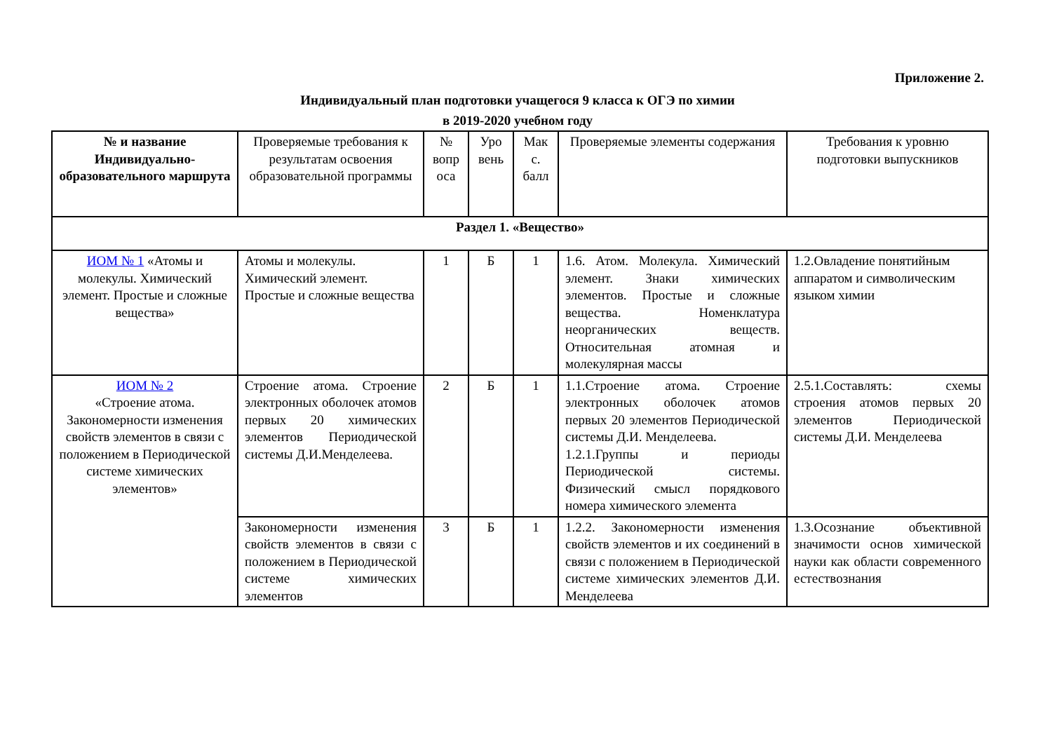Приложение 2.
Индивидуальный план подготовки учащегося 9 класса к ОГЭ по химии
в 2019-2020 учебном году
| № и название Индивидуально-образовательного маршрута | Проверяемые требования к результатам освоения образовательной программы | № вопр оса | Уро вень | Мак с. балл | Проверяемые элементы содержания | Требования к уровню подготовки выпускников |
| --- | --- | --- | --- | --- | --- | --- |
| Раздел 1. «Вещество» | | | | | | |
| ИОМ № 1 «Атомы и молекулы. Химический элемент. Простые и сложные вещества» | Атомы и молекулы. Химический элемент. Простые и сложные вещества | 1 | Б | 1 | 1.6. Атом. Молекула. Химический элемент. Знаки химических элементов. Простые и сложные вещества. Номенклатура неорганических веществ. Относительная атомная и молекулярная массы | 1.2.Овладение понятийным аппаратом и символическим языком химии |
| ИОМ № 2 «Строение атома. Закономерности изменения свойств элементов в связи с положением в Периодической системе химических элементов» | Строение атома. Строение электронных оболочек атомов первых 20 химических элементов Периодической системы Д.И.Менделеева. | 2 | Б | 1 | 1.1.Строение атома. Строение электронных оболочек атомов первых 20 элементов Периодической системы Д.И. Менделеева. 1.2.1.Группы и периоды Периодической системы. Физический смысл порядкового номера химического элемента | 2.5.1.Составлять: схемы строения атомов первых 20 элементов Периодической системы Д.И. Менделеева |
| | Закономерности изменения свойств элементов в связи с положением в Периодической системе химических элементов | 3 | Б | 1 | 1.2.2. Закономерности изменения свойств элементов и их соединений в связи с положением в Периодической системе химических элементов Д.И. Менделеева | 1.3.Осознание объективной значимости основ химической науки как области современного естествознания |